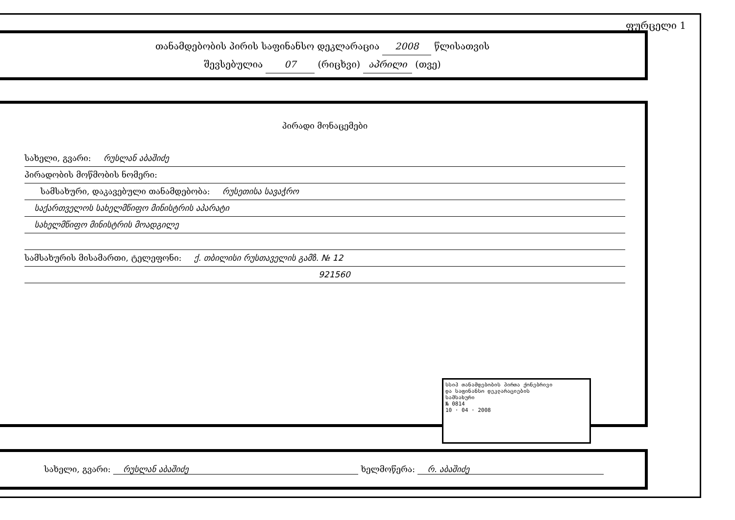ფურცელი 1
თანამდებობის პირის საფინანსო დეკლარაცია 2008 წლისათვის
შევსებულია 07 (რიცხვი) აპრილი (თვე)
პირადი მონაცემები
სახელი, გვარი: რუსლან აბაშიძე
პირადობის მოწმობის ნომერი:
სამსახური, დაკავებული თანამდებობა: რუსეთისა სავაჭრო
საქართველოს სახელმწიფო მინისტრის აპარატი
სახელმწიფო მინისტრის მოადგილე
სამსახურის მისამართი, ტელეფონი: ქ. თბილისი რუსთაველის გამზ. № 12
921560
სსიპ თანამდებობის პირთა ქონებრივი
და საფინანსო დეკლარაციების
სამსახური
№ 0814
10 · 04 · 2008
სახელი, გვარი: რუსლან აბაშიძე ხელმოწერა: რ. აბაშიძე